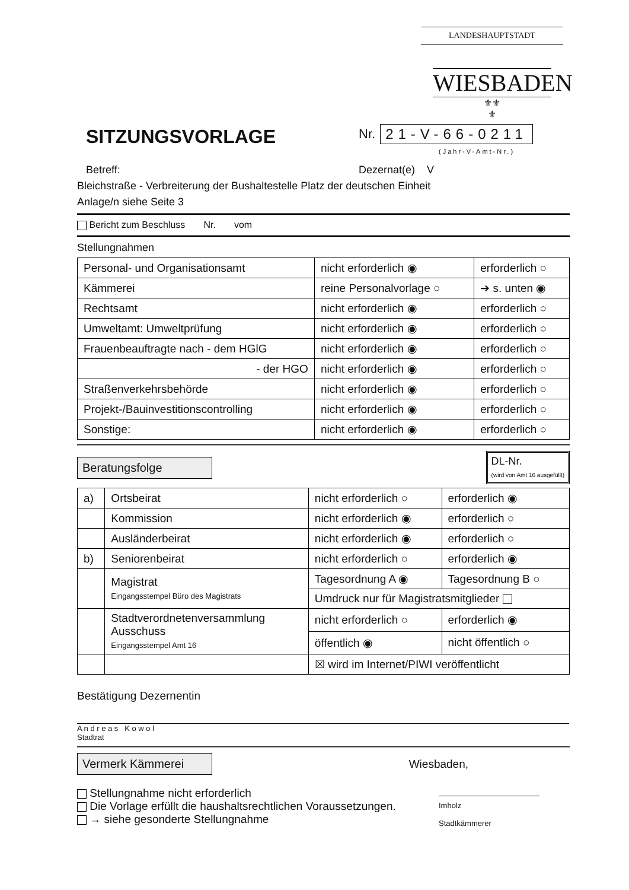LANDESHAUPTSTADT
WIESBADEN
⚜⚜
⚜
SITZUNGSVORLAGE
Nr. 21-V-66-0211
(Jahr-V-Amt-Nr.)
Betreff: Dezernat(e) V
Bleichstraße - Verbreiterung der Bushaltestelle Platz der deutschen Einheit
Anlage/n siehe Seite 3
Bericht zum Beschluss Nr. vom
Stellungnahmen
| Personal- und Organisationsamt | nicht erforderlich ◉ | erforderlich ○ |
| Kämmerei | reine Personalvorlage ○ | ➔ s. unten ◉ |
| Rechtsamt | nicht erforderlich ◉ | erforderlich ○ |
| Umweltamt: Umweltprüfung | nicht erforderlich ◉ | erforderlich ○ |
| Frauenbeauftragte nach - dem HGlG | nicht erforderlich ◉ | erforderlich ○ |
| - der HGO | nicht erforderlich ◉ | erforderlich ○ |
| Straßenverkehrsbehörde | nicht erforderlich ◉ | erforderlich ○ |
| Projekt-/Bauinvestitionscontrolling | nicht erforderlich ◉ | erforderlich ○ |
| Sonstige: | nicht erforderlich ◉ | erforderlich ○ |
Beratungsfolge DL-Nr.
(wird von Amt 16 ausgefüllt)
| a) | Ortsbeirat | nicht erforderlich ○ | erforderlich ◉ |
| | Kommission | nicht erforderlich ◉ | erforderlich ○ |
| | Ausländerbeirat | nicht erforderlich ◉ | erforderlich ○ |
| b) | Seniorenbeirat | nicht erforderlich ○ | erforderlich ◉ |
| | Magistrat Eingangsstempel Büro des Magistrats | Tagesordnung A ◉ | Tagesordnung B ○ |
| | | Umdruck nur für Magistratsmitglieder | |
| | Stadtverordnetenversammlung Ausschuss Eingangsstempel Amt 16 | nicht erforderlich ○ | erforderlich ◉ |
| | | öffentlich ◉ | nicht öffentlich ○ |
| | | ☒ wird im Internet/PIWI veröffentlicht | |
Bestätigung Dezernentin
A n d r e a s K o w o l
Stadtrat
Vermerk Kämmerei Wiesbaden,
Stellungnahme nicht erforderlich
Die Vorlage erfüllt die haushaltsrechtlichen Voraussetzungen.
→ siehe gesonderte Stellungnahme
Imholz
Stadtkämmerer